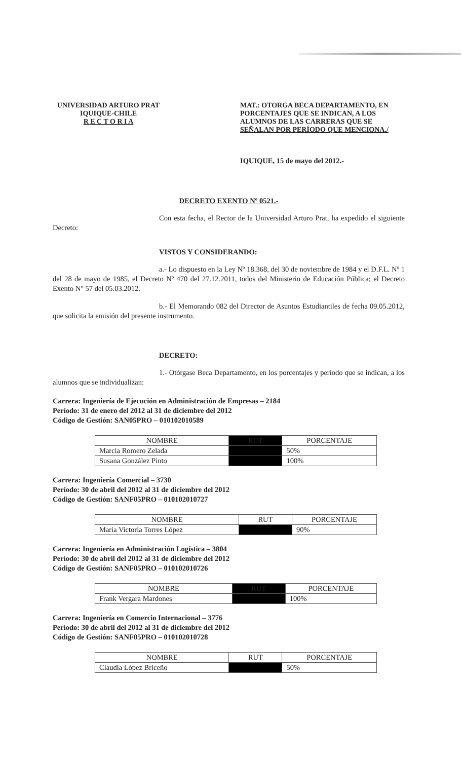UNIVERSIDAD ARTURO PRAT
IQUIQUE-CHILE
R E C T O R I A
MAT.: OTORGA BECA DEPARTAMENTO, EN PORCENTAJES QUE SE INDICAN, A LOS ALUMNOS DE LAS CARRERAS QUE SE SEÑALAN POR PERÍODO QUE MENCIONA./
IQUIQUE, 15 de mayo del 2012.-
DECRETO EXENTO Nº 0521.-
Con esta fecha, el Rector de la Universidad Arturo Prat, ha expedido el siguiente Decreto:
VISTOS Y CONSIDERANDO:
a.- Lo dispuesto en la Ley Nº 18.368, del 30 de noviembre de 1984 y el D.F.L. Nº 1 del 28 de mayo de 1985, el Decreto Nº 470 del 27.12.2011, todos del Ministerio de Educación Pública; el Decreto Exento N° 57 del 05.03.2012.
b.- El Memorando 082 del Director de Asuntos Estudiantiles de fecha 09.05.2012, que solicita la emisión del presente instrumento.
DECRETO:
1.- Otórgase Beca Departamento, en los porcentajes y período que se indican, a los alumnos que se individualizan:
Carrera: Ingeniería de Ejecución en Administración de Empresas – 2184
Período: 31 de enero del 2012 al 31 de diciembre del 2012
Código de Gestión: SAN05PRO – 010102010589
| NOMBRE | RUT | PORCENTAJE |
| --- | --- | --- |
| Marcia Romero Zelada | | 50% |
| Susana González Pinto | | 100% |
Carrera: Ingeniería Comercial – 3730
Período: 30 de abril del 2012 al 31 de diciembre del 2012
Código de Gestión: SANF05PRO – 010102010727
| NOMBRE | RUT | PORCENTAJE |
| --- | --- | --- |
| María Victoria Torres López | | 90% |
Carrera: Ingeniería en Administración Logística – 3804
Período: 30 de abril del 2012 al 31 de diciembre del 2012
Código de Gestión: SANF05PRO – 010102010726
| NOMBRE | RUT | PORCENTAJE |
| --- | --- | --- |
| Frank Vergara Mardones | | 100% |
Carrera: Ingeniería en Comercio Internacional – 3776
Período: 30 de abril del 2012 al 31 de diciembre del 2012
Código de Gestión: SANF05PRO – 010102010728
| NOMBRE | RUT | PORCENTAJE |
| --- | --- | --- |
| Claudia López Briceño | | 50% |